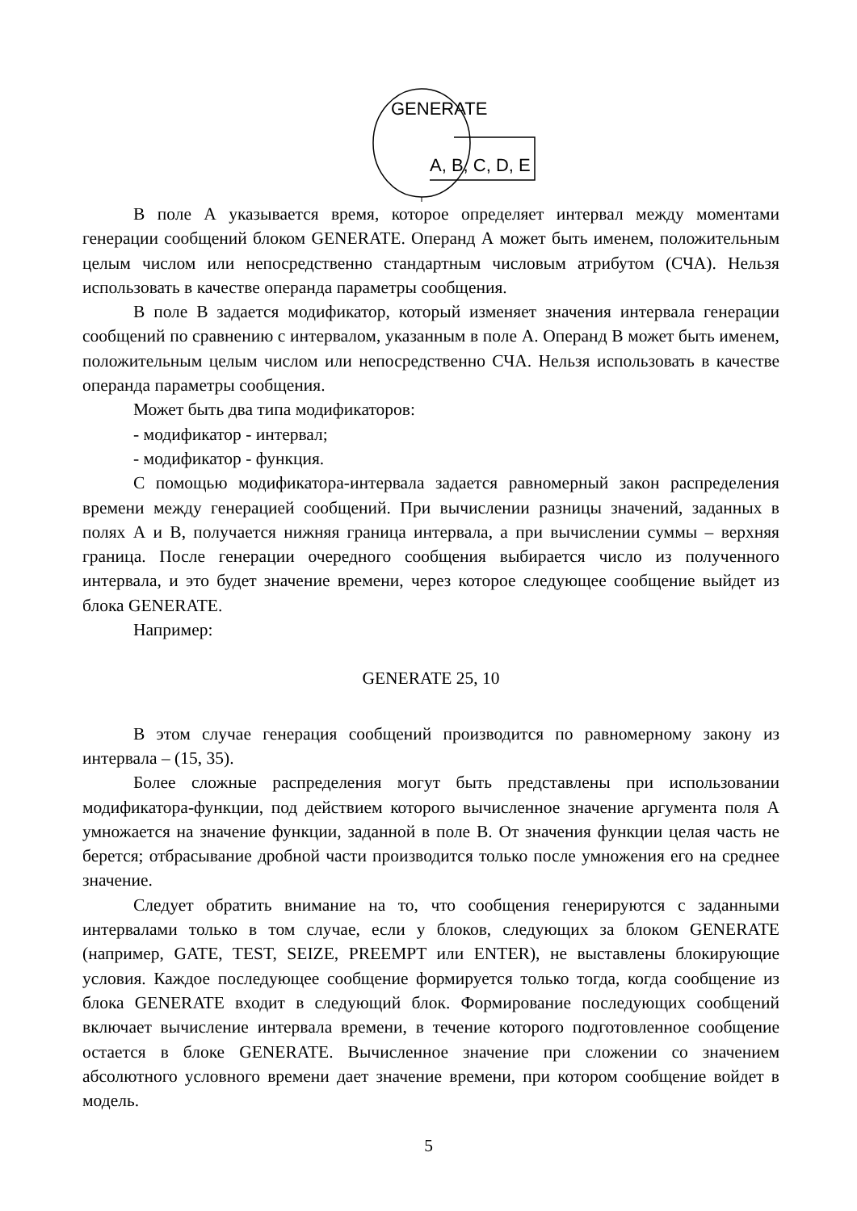GENERATE
A, B, C, D, E
В поле А указывается время, которое определяет интервал между моментами генерации сообщений блоком GENERATE. Операнд А может быть именем, положительным целым числом или непосредственно стандартным числовым атрибутом (СЧА). Нельзя использовать в качестве операнда параметры сообщения.
В поле В задается модификатор, который изменяет значения интервала генерации сообщений по сравнению с интервалом, указанным в поле А. Операнд В может быть именем, положительным целым числом или непосредственно СЧА. Нельзя использовать в качестве операнда параметры сообщения.
Может быть два типа модификаторов:
- модификатор - интервал;
- модификатор - функция.
С помощью модификатора-интервала задается равномерный закон распределения времени между генерацией сообщений. При вычислении разницы значений, заданных в полях А и В, получается нижняя граница интервала, а при вычислении суммы – верхняя граница. После генерации очередного сообщения выбирается число из полученного интервала, и это будет значение времени, через которое следующее сообщение выйдет из блока GENERATE.
Например:
GENERATE 25, 10
В этом случае генерация сообщений производится по равномерному закону из интервала – (15, 35).
Более сложные распределения могут быть представлены при использовании модификатора-функции, под действием которого вычисленное значение аргумента поля А умножается на значение функции, заданной в поле В. От значения функции целая часть не берется; отбрасывание дробной части производится только после умножения его на среднее значение.
Следует обратить внимание на то, что сообщения генерируются с заданными интервалами только в том случае, если у блоков, следующих за блоком GENERATE (например, GATE, TEST, SEIZE, PREEMPT или ENTER), не выставлены блокирующие условия. Каждое последующее сообщение формируется только тогда, когда сообщение из блока GENERATE входит в следующий блок. Формирование последующих сообщений включает вычисление интервала времени, в течение которого подготовленное сообщение остается в блоке GENERATE. Вычисленное значение при сложении со значением абсолютного условного времени дает значение времени, при котором сообщение войдет в модель.
5